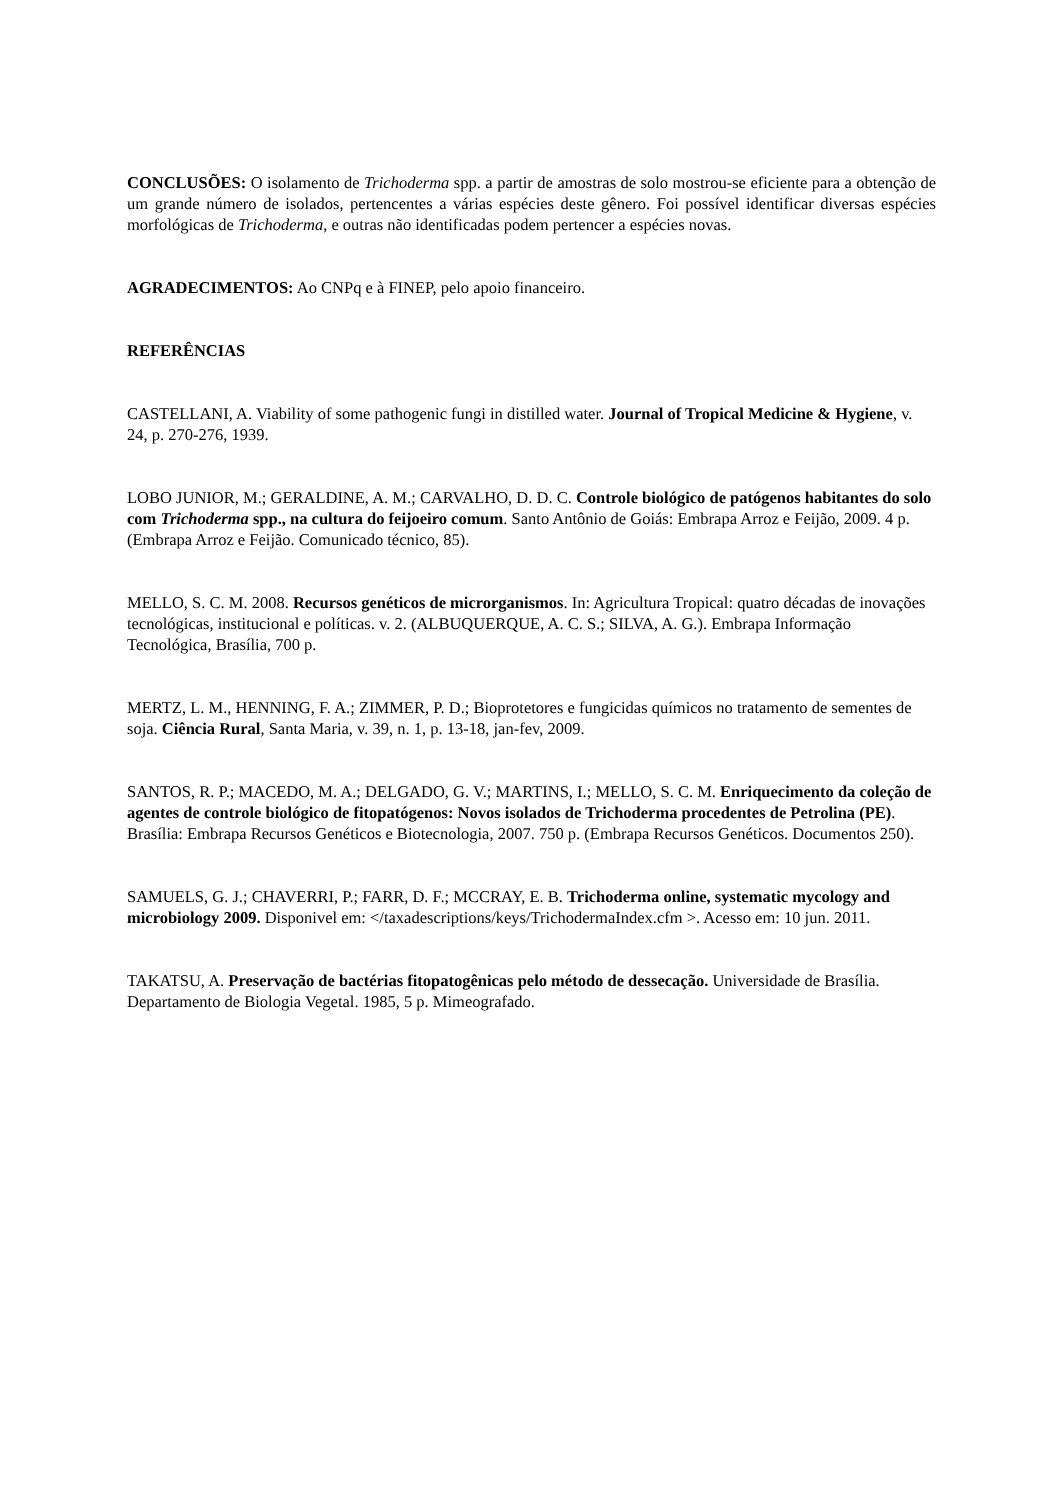CONCLUSÕES: O isolamento de Trichoderma spp. a partir de amostras de solo mostrou-se eficiente para a obtenção de um grande número de isolados, pertencentes a várias espécies deste gênero. Foi possível identificar diversas espécies morfológicas de Trichoderma, e outras não identificadas podem pertencer a espécies novas.
AGRADECIMENTOS: Ao CNPq e à FINEP, pelo apoio financeiro.
REFERÊNCIAS
CASTELLANI, A. Viability of some pathogenic fungi in distilled water. Journal of Tropical Medicine & Hygiene, v. 24, p. 270-276, 1939.
LOBO JUNIOR, M.; GERALDINE, A. M.; CARVALHO, D. D. C. Controle biológico de patógenos habitantes do solo com Trichoderma spp., na cultura do feijoeiro comum. Santo Antônio de Goiás: Embrapa Arroz e Feijão, 2009. 4 p. (Embrapa Arroz e Feijão. Comunicado técnico, 85).
MELLO, S. C. M. 2008. Recursos genéticos de microrganismos. In: Agricultura Tropical: quatro décadas de inovações tecnológicas, institucional e políticas. v. 2. (ALBUQUERQUE, A. C. S.; SILVA, A. G.). Embrapa Informação Tecnológica, Brasília, 700 p.
MERTZ, L. M., HENNING, F. A.; ZIMMER, P. D.; Bioprotetores e fungicidas químicos no tratamento de sementes de soja. Ciência Rural, Santa Maria, v. 39, n. 1, p. 13-18, jan-fev, 2009.
SANTOS, R. P.; MACEDO, M. A.; DELGADO, G. V.; MARTINS, I.; MELLO, S. C. M. Enriquecimento da coleção de agentes de controle biológico de fitopatógenos: Novos isolados de Trichoderma procedentes de Petrolina (PE). Brasília: Embrapa Recursos Genéticos e Biotecnologia, 2007. 750 p. (Embrapa Recursos Genéticos. Documentos 250).
SAMUELS, G. J.; CHAVERRI, P.; FARR, D. F.; MCCRAY, E. B. Trichoderma online, systematic mycology and microbiology 2009. Disponivel em: </taxadescriptions/keys/TrichodermaIndex.cfm >. Acesso em: 10 jun. 2011.
TAKATSU, A. Preservação de bactérias fitopatogênicas pelo método de dessecação. Universidade de Brasília. Departamento de Biologia Vegetal. 1985, 5 p. Mimeografado.